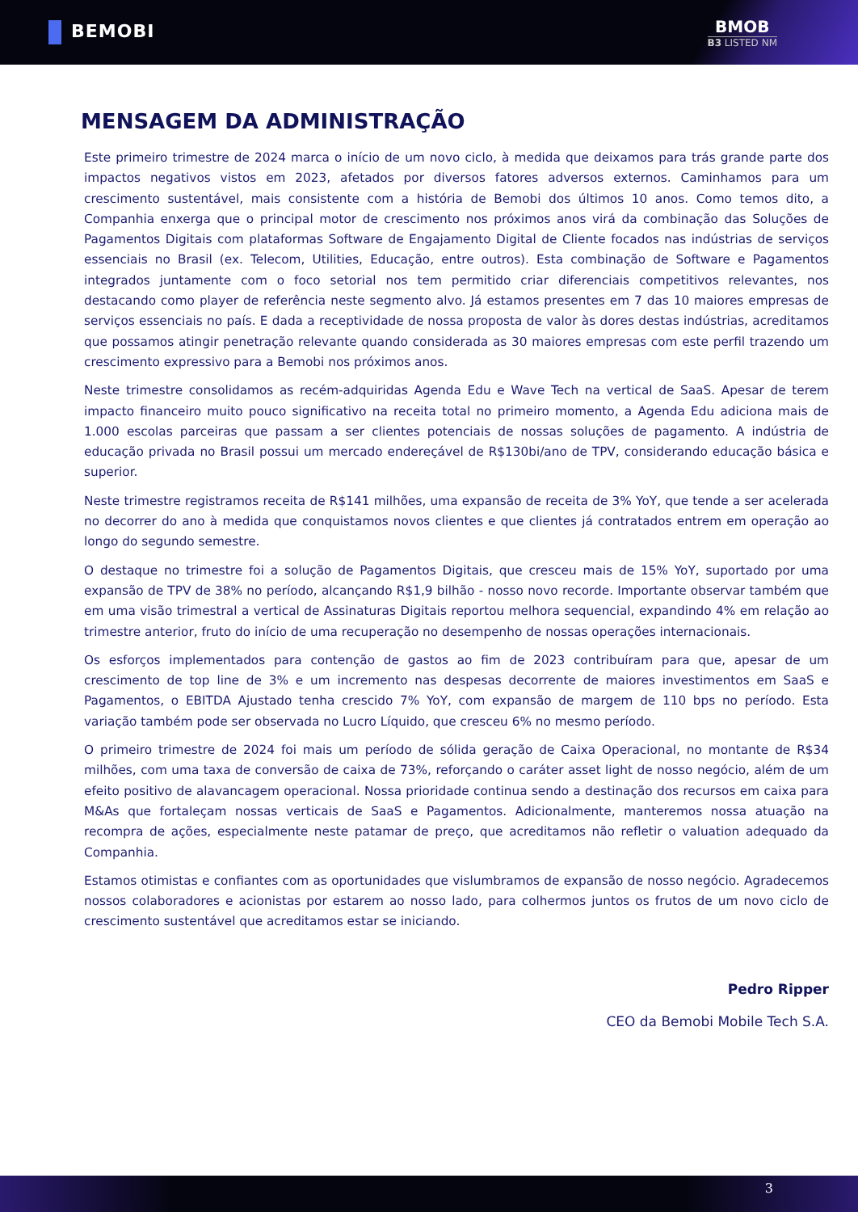BEMOBI BMOB
B3 LISTED NM
MENSAGEM DA ADMINISTRAÇÃO
Este primeiro trimestre de 2024 marca o início de um novo ciclo, à medida que deixamos para trás grande parte dos impactos negativos vistos em 2023, afetados por diversos fatores adversos externos. Caminhamos para um crescimento sustentável, mais consistente com a história de Bemobi dos últimos 10 anos. Como temos dito, a Companhia enxerga que o principal motor de crescimento nos próximos anos virá da combinação das Soluções de Pagamentos Digitais com plataformas Software de Engajamento Digital de Cliente focados nas indústrias de serviços essenciais no Brasil (ex. Telecom, Utilities, Educação, entre outros). Esta combinação de Software e Pagamentos integrados juntamente com o foco setorial nos tem permitido criar diferenciais competitivos relevantes, nos destacando como player de referência neste segmento alvo. Já estamos presentes em 7 das 10 maiores empresas de serviços essenciais no país. E dada a receptividade de nossa proposta de valor às dores destas indústrias, acreditamos que possamos atingir penetração relevante quando considerada as 30 maiores empresas com este perfil trazendo um crescimento expressivo para a Bemobi nos próximos anos.
Neste trimestre consolidamos as recém-adquiridas Agenda Edu e Wave Tech na vertical de SaaS. Apesar de terem impacto financeiro muito pouco significativo na receita total no primeiro momento, a Agenda Edu adiciona mais de 1.000 escolas parceiras que passam a ser clientes potenciais de nossas soluções de pagamento. A indústria de educação privada no Brasil possui um mercado endereçável de R$130bi/ano de TPV, considerando educação básica e superior.
Neste trimestre registramos receita de R$141 milhões, uma expansão de receita de 3% YoY, que tende a ser acelerada no decorrer do ano à medida que conquistamos novos clientes e que clientes já contratados entrem em operação ao longo do segundo semestre.
O destaque no trimestre foi a solução de Pagamentos Digitais, que cresceu mais de 15% YoY, suportado por uma expansão de TPV de 38% no período, alcançando R$1,9 bilhão - nosso novo recorde. Importante observar também que em uma visão trimestral a vertical de Assinaturas Digitais reportou melhora sequencial, expandindo 4% em relação ao trimestre anterior, fruto do início de uma recuperação no desempenho de nossas operações internacionais.
Os esforços implementados para contenção de gastos ao fim de 2023 contribuíram para que, apesar de um crescimento de top line de 3% e um incremento nas despesas decorrente de maiores investimentos em SaaS e Pagamentos, o EBITDA Ajustado tenha crescido 7% YoY, com expansão de margem de 110 bps no período. Esta variação também pode ser observada no Lucro Líquido, que cresceu 6% no mesmo período.
O primeiro trimestre de 2024 foi mais um período de sólida geração de Caixa Operacional, no montante de R$34 milhões, com uma taxa de conversão de caixa de 73%, reforçando o caráter asset light de nosso negócio, além de um efeito positivo de alavancagem operacional. Nossa prioridade continua sendo a destinação dos recursos em caixa para M&As que fortaleçam nossas verticais de SaaS e Pagamentos. Adicionalmente, manteremos nossa atuação na recompra de ações, especialmente neste patamar de preço, que acreditamos não refletir o valuation adequado da Companhia.
Estamos otimistas e confiantes com as oportunidades que vislumbramos de expansão de nosso negócio. Agradecemos nossos colaboradores e acionistas por estarem ao nosso lado, para colhermos juntos os frutos de um novo ciclo de crescimento sustentável que acreditamos estar se iniciando.
Pedro Ripper
CEO da Bemobi Mobile Tech S.A.
3